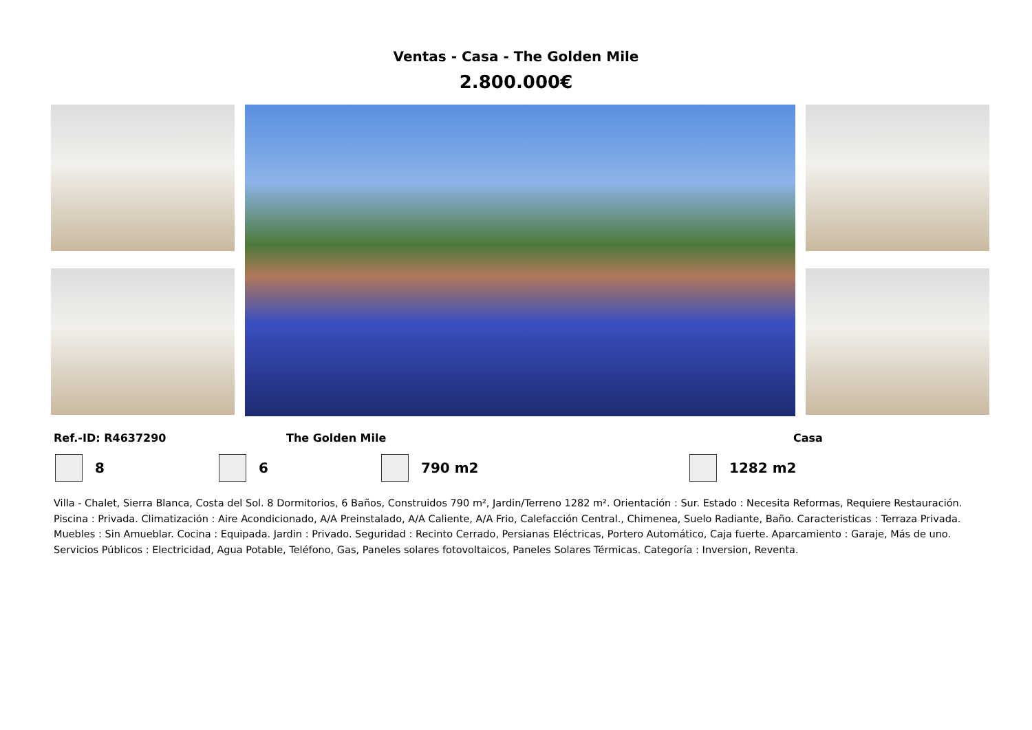Ventas - Casa - The Golden Mile
2.800.000€
Ref.-ID: R4637290 The Golden Mile Casa
8 6 790 m2 1282 m2
Villa - Chalet, Sierra Blanca, Costa del Sol. 8 Dormitorios, 6 Baños, Construidos 790 m², Jardin/Terreno 1282 m². Orientación : Sur. Estado : Necesita Reformas, Requiere Restauración. Piscina : Privada. Climatización : Aire Acondicionado, A/A Preinstalado, A/A Caliente, A/A Frio, Calefacción Central., Chimenea, Suelo Radiante, Baño. Caracteristicas : Terraza Privada. Muebles : Sin Amueblar. Cocina : Equipada. Jardin : Privado. Seguridad : Recinto Cerrado, Persianas Eléctricas, Portero Automático, Caja fuerte. Aparcamiento : Garaje, Más de uno. Servicios Públicos : Electricidad, Agua Potable, Teléfono, Gas, Paneles solares fotovoltaicos, Paneles Solares Térmicas. Categoría : Inversion, Reventa.